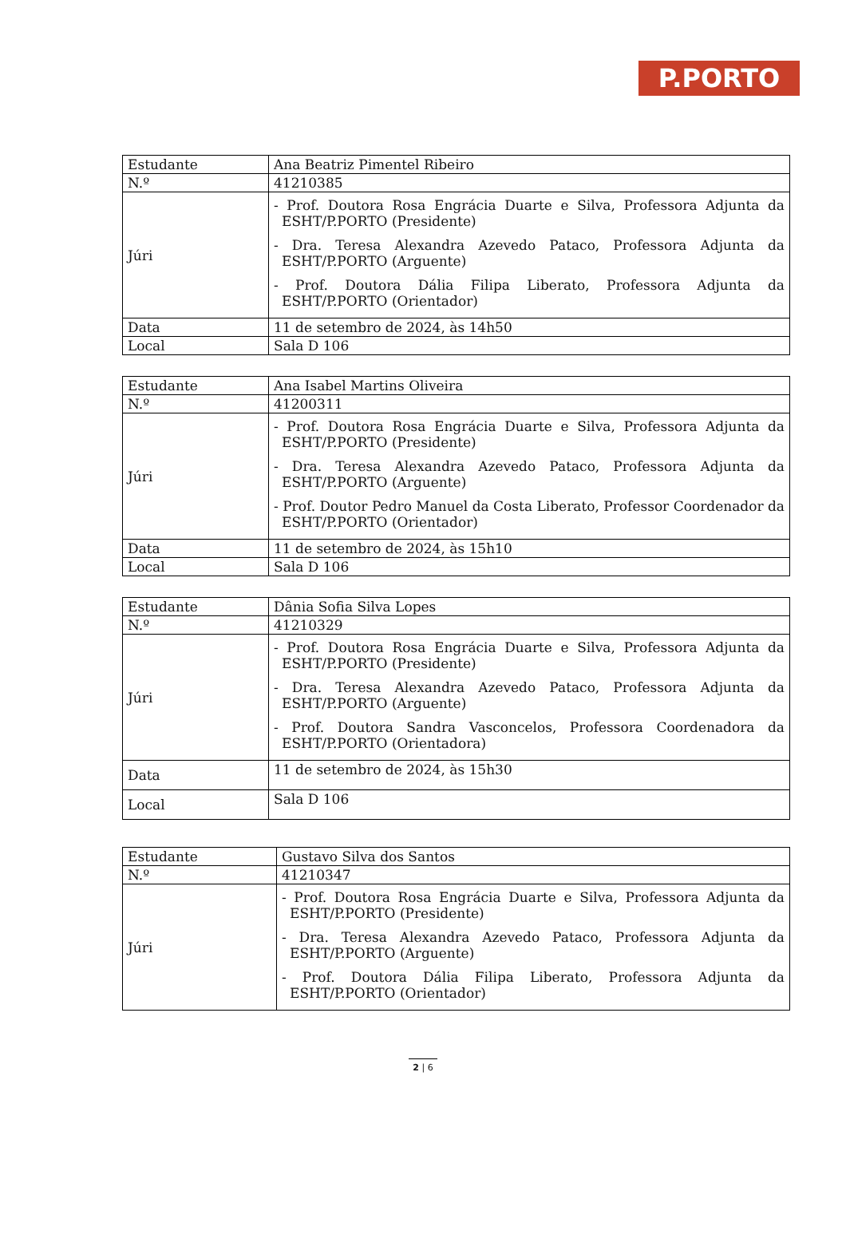P.PORTO
| Estudante | Ana Beatriz Pimentel Ribeiro |
| N.º | 41210385 |
| Júri | - Prof. Doutora Rosa Engrácia Duarte e Silva, Professora Adjunta da ESHT/P.PORTO (Presidente) - Dra. Teresa Alexandra Azevedo Pataco, Professora Adjunta da ESHT/P.PORTO (Arguente) - Prof. Doutora Dália Filipa Liberato, Professora Adjunta da ESHT/P.PORTO (Orientador) |
| Data | 11 de setembro de 2024, às 14h50 |
| Local | Sala D 106 |
| Estudante | Ana Isabel Martins Oliveira |
| N.º | 41200311 |
| Júri | - Prof. Doutora Rosa Engrácia Duarte e Silva, Professora Adjunta da ESHT/P.PORTO (Presidente) - Dra. Teresa Alexandra Azevedo Pataco, Professora Adjunta da ESHT/P.PORTO (Arguente) - Prof. Doutor Pedro Manuel da Costa Liberato, Professor Coordenador da ESHT/P.PORTO (Orientador) |
| Data | 11 de setembro de 2024, às 15h10 |
| Local | Sala D 106 |
| Estudante | Dânia Sofia Silva Lopes |
| N.º | 41210329 |
| Júri | - Prof. Doutora Rosa Engrácia Duarte e Silva, Professora Adjunta da ESHT/P.PORTO (Presidente) - Dra. Teresa Alexandra Azevedo Pataco, Professora Adjunta da ESHT/P.PORTO (Arguente) - Prof. Doutora Sandra Vasconcelos, Professora Coordenadora da ESHT/P.PORTO (Orientadora) |
| Data | 11 de setembro de 2024, às 15h30 |
| Local | Sala D 106 |
| Estudante | Gustavo Silva dos Santos |
| N.º | 41210347 |
| Júri | - Prof. Doutora Rosa Engrácia Duarte e Silva, Professora Adjunta da ESHT/P.PORTO (Presidente) - Dra. Teresa Alexandra Azevedo Pataco, Professora Adjunta da ESHT/P.PORTO (Arguente) - Prof. Doutora Dália Filipa Liberato, Professora Adjunta da ESHT/P.PORTO (Orientador) |
2 | 6